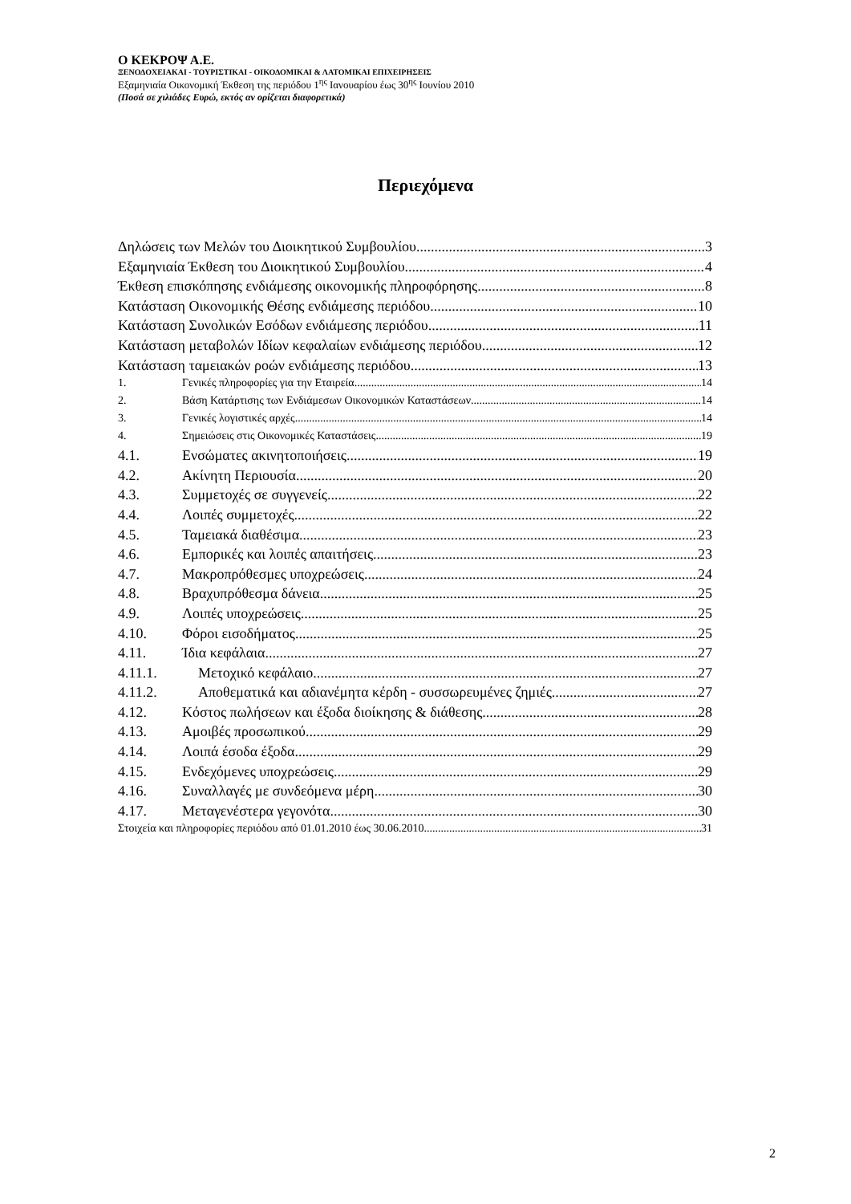Ο ΚΕΚΡΟΨ Α.Ε.
ΞΕΝΟΔΟΧΕΙΑΚΑΙ - ΤΟΥΡΙΣΤΙΚΑΙ - ΟΙΚΟΔΟΜΙΚΑΙ & ΛΑΤΟΜΙΚΑΙ ΕΠΙΧΕΙΡΗΣΕΙΣ
Εξαμηνιαία Οικονομική Έκθεση της περιόδου 1<sup>ης</sup> Ιανουαρίου έως 30<sup>ης</sup> Ιουνίου 2010
(Ποσά σε χιλιάδες Ευρώ, εκτός αν ορίζεται διαφορετικά)
Περιεχόμενα
Δηλώσεις των Μελών του Διοικητικού Συμβουλίου 3
Εξαμηνιαία Έκθεση του Διοικητικού Συμβουλίου 4
Έκθεση επισκόπησης ενδιάμεσης οικονομικής πληροφόρησης 8
Κατάσταση Οικονομικής Θέσης ενδιάμεσης περιόδου 10
Κατάσταση Συνολικών Εσόδων ενδιάμεσης περιόδου 11
Κατάσταση μεταβολών Ιδίων κεφαλαίων ενδιάμεσης περιόδου 12
Κατάσταση ταμειακών ροών ενδιάμεσης περιόδου 13
1. Γενικές πληροφορίες για την Εταιρεία 14
2. Βάση Κατάρτισης των Ενδιάμεσων Οικονομικών Καταστάσεων 14
3. Γενικές λογιστικές αρχές 14
4. Σημειώσεις στις Οικονομικές Καταστάσεις 19
4.1. Ενσώματες ακινητοποιήσεις 19
4.2. Ακίνητη Περιουσία 20
4.3. Συμμετοχές σε συγγενείς 22
4.4. Λοιπές συμμετοχές 22
4.5. Ταμειακά διαθέσιμα 23
4.6. Εμπορικές και λοιπές απαιτήσεις 23
4.7. Μακροπρόθεσμες υποχρεώσεις 24
4.8. Βραχυπρόθεσμα δάνεια 25
4.9. Λοιπές υποχρεώσεις 25
4.10. Φόροι εισοδήματος 25
4.11. Ίδια κεφάλαια 27
4.11.1. Μετοχικό κεφάλαιο 27
4.11.2. Αποθεματικά και αδιανέμητα κέρδη - συσσωρευμένες ζημιές 27
4.12. Κόστος πωλήσεων και έξοδα διοίκησης & διάθεσης 28
4.13. Αμοιβές προσωπικού 29
4.14. Λοιπά έσοδα έξοδα 29
4.15. Ενδεχόμενες υποχρεώσεις 29
4.16. Συναλλαγές με συνδεόμενα μέρη 30
4.17. Μεταγενέστερα γεγονότα 30
Στοιχεία και πληροφορίες περιόδου από 01.01.2010 έως 30.06.2010 31
2